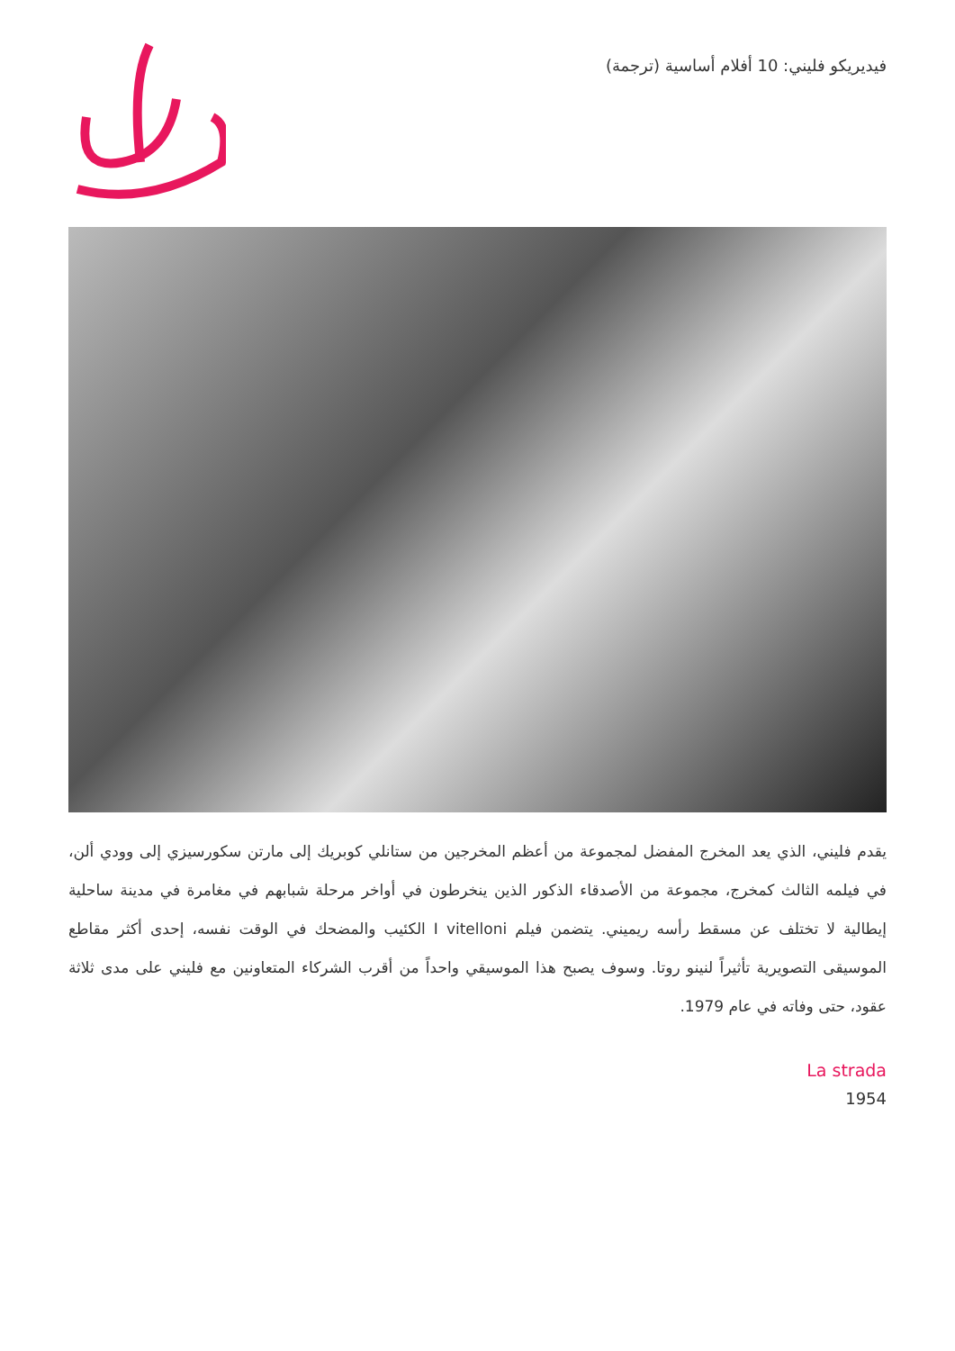فيديريكو فليني: 10 أفلام أساسية (ترجمة)
يقدم فليني، الذي يعد المخرج المفضل لمجموعة من أعظم المخرجين من ستانلي كوبريك إلى مارتن سكورسيزي إلى وودي ألن، في فيلمه الثالث كمخرج، مجموعة من الأصدقاء الذكور الذين ينخرطون في أواخر مرحلة شبابهم في مغامرة في مدينة ساحلية إيطالية لا تختلف عن مسقط رأسه ريميني. يتضمن فيلم I vitelloni الكئيب والمضحك في الوقت نفسه، إحدى أكثر مقاطع الموسيقى التصويرية تأثيراً لنينو روتا. وسوف يصبح هذا الموسيقي واحداً من أقرب الشركاء المتعاونين مع فليني على مدى ثلاثة عقود، حتى وفاته في عام 1979.
La strada
1954